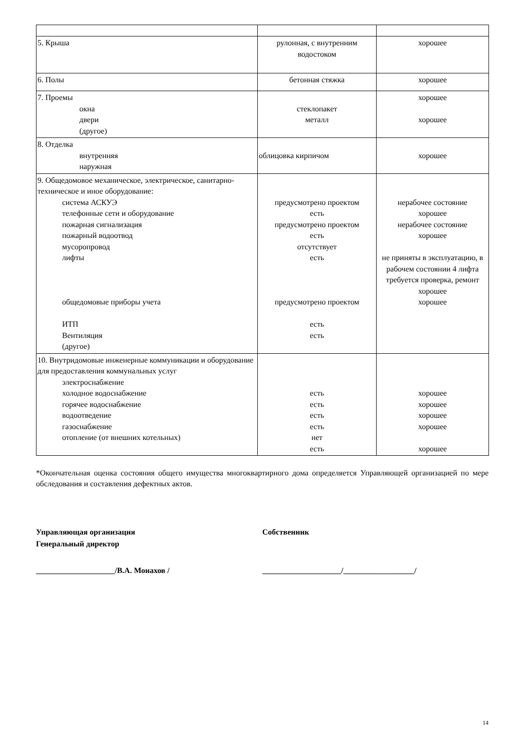| 5. Крыша | рулонная, с внутренним водостоком | хорошее |
| 6. Полы | бетонная стяжка | хорошее |
| 7. Проемы окна двери (другое) | стеклопакет металл | хорошее хорошее |
| 8. Отделка внутренняя наружная | облицовка кирпичом | хорошее |
| 9. Общедомовое механическое, электрическое, санитарно-техническое и иное оборудование: система АСКУЭ телефонные сети и оборудование пожарная сигнализация пожарный водоотвод мусоропровод лифты общедомовые приборы учета ИТП Вентиляция (другое) | предусмотрено проектом есть предусмотрено проектом есть отсутствует есть предусмотрено проектом есть есть | нерабочее состояние хорошее нерабочее состояние хорошее не приняты в эксплуатацию, в рабочем состоянии 4 лифта требуется проверка, ремонт хорошее хорошее |
| 10. Внутридомовые инженерные коммуникации и оборудование для предоставления коммунальных услуг электроснабжение холодное водоснабжение горячее водоснабжение водоотведение газоснабжение отопление (от внешних котельных) | есть есть есть есть нет есть | хорошее хорошее хорошее хорошее хорошее |
*Окончательная оценка состояния общего имущества многоквартирного дома определяется Управляющей организацией по мере обследования и составления дефектных актов.
Управляющая организация
Генеральный директор
Собственник
____________________/В.А. Монахов / ____________________/__________________/
14